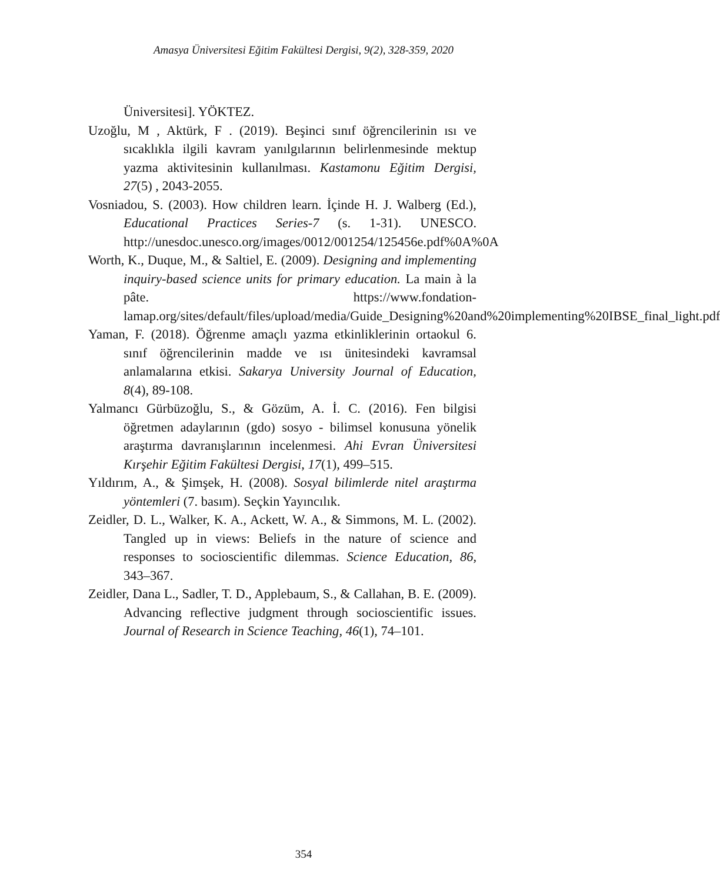Amasya Üniversitesi Eğitim Fakültesi Dergisi, 9(2), 328-359, 2020
Üniversitesi]. YÖKTEZ.
Uzoğlu, M , Aktürk, F . (2019). Beşinci sınıf öğrencilerinin ısı ve sıcaklıkla ilgili kavram yanılgılarının belirlenmesinde mektup yazma aktivitesinin kullanılması. Kastamonu Eğitim Dergisi, 27(5) , 2043-2055.
Vosniadou, S. (2003). How children learn. İçinde H. J. Walberg (Ed.), Educational Practices Series-7 (s. 1-31). UNESCO. http://unesdoc.unesco.org/images/0012/001254/125456e.pdf%0A%0A
Worth, K., Duque, M., & Saltiel, E. (2009). Designing and implementing inquiry-based science units for primary education. La main à la pâte. https://www.fondation-lamap.org/sites/default/files/upload/media/Guide_Designing%20and%20implementing%20IBSE_final_light.pdf
Yaman, F. (2018). Öğrenme amaçlı yazma etkinliklerinin ortaokul 6. sınıf öğrencilerinin madde ve ısı ünitesindeki kavramsal anlamalarına etkisi. Sakarya University Journal of Education, 8(4), 89-108.
Yalmancı Gürbüzoğlu, S., & Gözüm, A. İ. C. (2016). Fen bilgisi öğretmen adaylarının (gdo) sosyo - bilimsel konusuna yönelik araştırma davranışlarının incelenmesi. Ahi Evran Üniversitesi Kırşehir Eğitim Fakültesi Dergisi, 17(1), 499–515.
Yıldırım, A., & Şimşek, H. (2008). Sosyal bilimlerde nitel araştırma yöntemleri (7. basım). Seçkin Yayıncılık.
Zeidler, D. L., Walker, K. A., Ackett, W. A., & Simmons, M. L. (2002). Tangled up in views: Beliefs in the nature of science and responses to socioscientific dilemmas. Science Education, 86, 343–367.
Zeidler, Dana L., Sadler, T. D., Applebaum, S., & Callahan, B. E. (2009). Advancing reflective judgment through socioscientific issues. Journal of Research in Science Teaching, 46(1), 74–101.
354